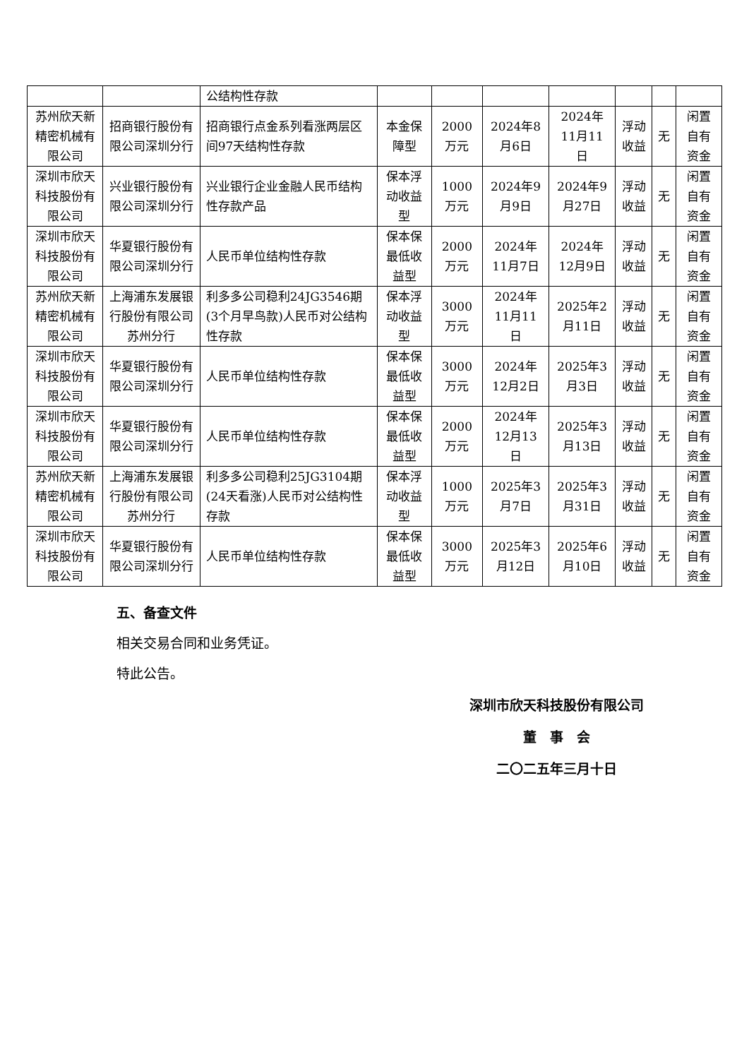| | | 公结构性存款 | | | | | | | |
| 苏州欣天新精密机械有限公司 | 招商银行股份有限公司深圳分行 | 招商银行点金系列看涨两层区间97天结构性存款 | 本金保障型 | 2000万元 | 2024年8月6日 | 2024年11月11日 | 浮动收益 | 无 | 闲置自有资金 |
| 深圳市欣天科技股份有限公司 | 兴业银行股份有限公司深圳分行 | 兴业银行企业金融人民币结构性存款产品 | 保本浮动收益型 | 1000万元 | 2024年9月9日 | 2024年9月27日 | 浮动收益 | 无 | 闲置自有资金 |
| 深圳市欣天科技股份有限公司 | 华夏银行股份有限公司深圳分行 | 人民币单位结构性存款 | 保本保最低收益型 | 2000万元 | 2024年11月7日 | 2024年12月9日 | 浮动收益 | 无 | 闲置自有资金 |
| 苏州欣天新精密机械有限公司 | 上海浦东发展银行股份有限公司苏州分行 | 利多多公司稳利24JG3546期(3个月早鸟款)人民币对公结构性存款 | 保本浮动收益型 | 3000万元 | 2024年11月11日 | 2025年2月11日 | 浮动收益 | 无 | 闲置自有资金 |
| 深圳市欣天科技股份有限公司 | 华夏银行股份有限公司深圳分行 | 人民币单位结构性存款 | 保本保最低收益型 | 3000万元 | 2024年12月2日 | 2025年3月3日 | 浮动收益 | 无 | 闲置自有资金 |
| 深圳市欣天科技股份有限公司 | 华夏银行股份有限公司深圳分行 | 人民币单位结构性存款 | 保本保最低收益型 | 2000万元 | 2024年12月13日 | 2025年3月13日 | 浮动收益 | 无 | 闲置自有资金 |
| 苏州欣天新精密机械有限公司 | 上海浦东发展银行股份有限公司苏州分行 | 利多多公司稳利25JG3104期(24天看涨)人民币对公结构性存款 | 保本浮动收益型 | 1000万元 | 2025年3月7日 | 2025年3月31日 | 浮动收益 | 无 | 闲置自有资金 |
| 深圳市欣天科技股份有限公司 | 华夏银行股份有限公司深圳分行 | 人民币单位结构性存款 | 保本保最低收益型 | 3000万元 | 2025年3月12日 | 2025年6月10日 | 浮动收益 | 无 | 闲置自有资金 |
五、备查文件
相关交易合同和业务凭证。
特此公告。
深圳市欣天科技股份有限公司
董　事　会
二〇二五年三月十日